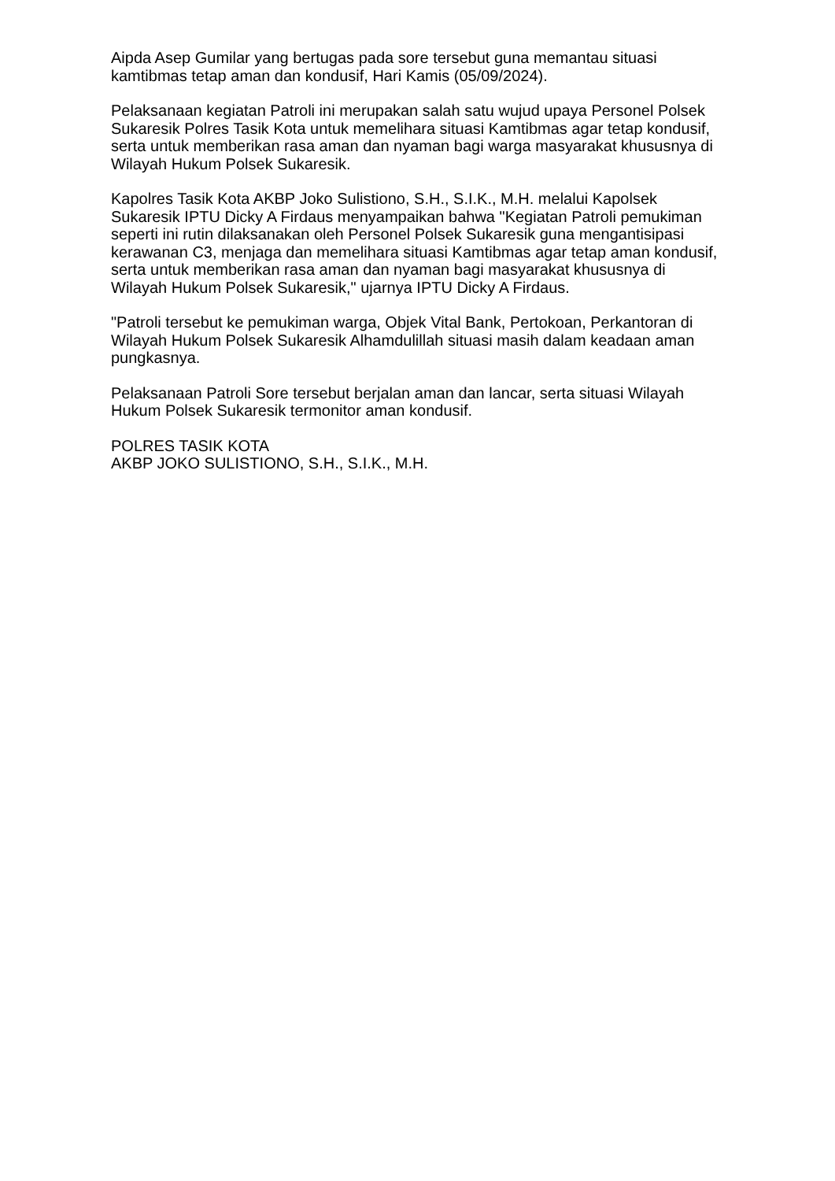Aipda Asep Gumilar yang bertugas pada sore tersebut guna memantau situasi kamtibmas tetap aman dan kondusif, Hari Kamis (05/09/2024).
Pelaksanaan kegiatan Patroli ini merupakan salah satu wujud upaya Personel Polsek Sukaresik Polres Tasik Kota untuk memelihara situasi Kamtibmas agar tetap kondusif, serta untuk memberikan rasa aman dan nyaman bagi warga masyarakat khususnya di Wilayah Hukum Polsek Sukaresik.
Kapolres Tasik Kota AKBP Joko Sulistiono, S.H., S.I.K., M.H. melalui Kapolsek Sukaresik IPTU Dicky A Firdaus menyampaikan bahwa "Kegiatan Patroli pemukiman seperti ini rutin dilaksanakan oleh Personel Polsek Sukaresik guna mengantisipasi kerawanan C3, menjaga dan memelihara situasi Kamtibmas agar tetap aman kondusif, serta untuk memberikan rasa aman dan nyaman bagi masyarakat khususnya di Wilayah Hukum Polsek Sukaresik," ujarnya IPTU Dicky A Firdaus.
"Patroli tersebut ke pemukiman warga, Objek Vital Bank, Pertokoan, Perkantoran di Wilayah Hukum Polsek Sukaresik Alhamdulillah situasi masih dalam keadaan aman pungkasnya.
Pelaksanaan Patroli Sore tersebut berjalan aman dan lancar, serta situasi Wilayah Hukum Polsek Sukaresik termonitor aman kondusif.
POLRES TASIK KOTA
AKBP JOKO SULISTIONO, S.H., S.I.K., M.H.